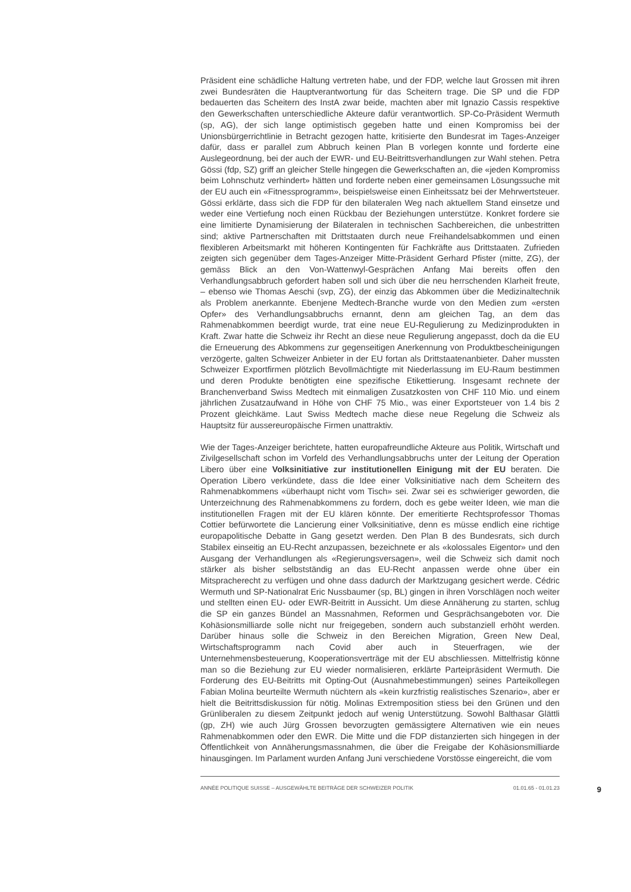Präsident eine schädliche Haltung vertreten habe, und der FDP, welche laut Grossen mit ihren zwei Bundesräten die Hauptverantwortung für das Scheitern trage. Die SP und die FDP bedauerten das Scheitern des InstA zwar beide, machten aber mit Ignazio Cassis respektive den Gewerkschaften unterschiedliche Akteure dafür verantwortlich. SP-Co-Präsident Wermuth (sp, AG), der sich lange optimistisch gegeben hatte und einen Kompromiss bei der Unionsbürgerrichtlinie in Betracht gezogen hatte, kritisierte den Bundesrat im Tages-Anzeiger dafür, dass er parallel zum Abbruch keinen Plan B vorlegen konnte und forderte eine Auslegeordnung, bei der auch der EWR- und EU-Beitrittsverhandlungen zur Wahl stehen. Petra Gössi (fdp, SZ) griff an gleicher Stelle hingegen die Gewerkschaften an, die «jeden Kompromiss beim Lohnschutz verhindert» hätten und forderte neben einer gemeinsamen Lösungssuche mit der EU auch ein «Fitnessprogramm», beispielsweise einen Einheitssatz bei der Mehrwertsteuer. Gössi erklärte, dass sich die FDP für den bilateralen Weg nach aktuellem Stand einsetze und weder eine Vertiefung noch einen Rückbau der Beziehungen unterstütze. Konkret fordere sie eine limitierte Dynamisierung der Bilateralen in technischen Sachbereichen, die unbestritten sind; aktive Partnerschaften mit Drittstaaten durch neue Freihandelsabkommen und einen flexibleren Arbeitsmarkt mit höheren Kontingenten für Fachkräfte aus Drittstaaten. Zufrieden zeigten sich gegenüber dem Tages-Anzeiger Mitte-Präsident Gerhard Pfister (mitte, ZG), der gemäss Blick an den Von-Wattenwyl-Gesprächen Anfang Mai bereits offen den Verhandlungsabbruch gefordert haben soll und sich über die neu herrschenden Klarheit freute, – ebenso wie Thomas Aeschi (svp, ZG), der einzig das Abkommen über die Medizinaltechnik als Problem anerkannte. Ebenjene Medtech-Branche wurde von den Medien zum «ersten Opfer» des Verhandlungsabbruchs ernannt, denn am gleichen Tag, an dem das Rahmenabkommen beerdigt wurde, trat eine neue EU-Regulierung zu Medizinprodukten in Kraft. Zwar hatte die Schweiz ihr Recht an diese neue Regulierung angepasst, doch da die EU die Erneuerung des Abkommens zur gegenseitigen Anerkennung von Produktbescheinigungen verzögerte, galten Schweizer Anbieter in der EU fortan als Drittstaatenanbieter. Daher mussten Schweizer Exportfirmen plötzlich Bevollmächtigte mit Niederlassung im EU-Raum bestimmen und deren Produkte benötigten eine spezifische Etikettierung. Insgesamt rechnete der Branchenverband Swiss Medtech mit einmaligen Zusatzkosten von CHF 110 Mio. und einem jährlichen Zusatzaufwand in Höhe von CHF 75 Mio., was einer Exportsteuer von 1.4 bis 2 Prozent gleichkäme. Laut Swiss Medtech mache diese neue Regelung die Schweiz als Hauptsitz für aussereuropäische Firmen unattraktiv.
Wie der Tages-Anzeiger berichtete, hatten europafreundliche Akteure aus Politik, Wirtschaft und Zivilgesellschaft schon im Vorfeld des Verhandlungsabbruchs unter der Leitung der Operation Libero über eine Volksinitiative zur institutionellen Einigung mit der EU beraten. Die Operation Libero verkündete, dass die Idee einer Volksinitiative nach dem Scheitern des Rahmenabkommens «überhaupt nicht vom Tisch» sei. Zwar sei es schwieriger geworden, die Unterzeichnung des Rahmenabkommens zu fordern, doch es gebe weiter Ideen, wie man die institutionellen Fragen mit der EU klären könnte. Der emeritierte Rechtsprofessor Thomas Cottier befürwortete die Lancierung einer Volksinitiative, denn es müsse endlich eine richtige europapolitische Debatte in Gang gesetzt werden. Den Plan B des Bundesrats, sich durch Stabilex einseitig an EU-Recht anzupassen, bezeichnete er als «kolossales Eigentor» und den Ausgang der Verhandlungen als «Regierungsversagen», weil die Schweiz sich damit noch stärker als bisher selbstständig an das EU-Recht anpassen werde ohne über ein Mitspracherecht zu verfügen und ohne dass dadurch der Marktzugang gesichert werde. Cédric Wermuth und SP-Nationalrat Eric Nussbaumer (sp, BL) gingen in ihren Vorschlägen noch weiter und stellten einen EU- oder EWR-Beitritt in Aussicht. Um diese Annäherung zu starten, schlug die SP ein ganzes Bündel an Massnahmen, Reformen und Gesprächsangeboten vor. Die Kohäsionsmilliarde solle nicht nur freigegeben, sondern auch substanziell erhöht werden. Darüber hinaus solle die Schweiz in den Bereichen Migration, Green New Deal, Wirtschaftsprogramm nach Covid aber auch in Steuerfragen, wie der Unternehmensbesteuerung, Kooperationsverträge mit der EU abschliessen. Mittelfristig könne man so die Beziehung zur EU wieder normalisieren, erklärte Parteipräsident Wermuth. Die Forderung des EU-Beitritts mit Opting-Out (Ausnahmebestimmungen) seines Parteikollegen Fabian Molina beurteilte Wermuth nüchtern als «kein kurzfristig realistisches Szenario», aber er hielt die Beitrittsdiskussion für nötig. Molinas Extremposition stiess bei den Grünen und den Grünliberalen zu diesem Zeitpunkt jedoch auf wenig Unterstützung. Sowohl Balthasar Glättli (gp, ZH) wie auch Jürg Grossen bevorzugten gemässigtere Alternativen wie ein neues Rahmenabkommen oder den EWR. Die Mitte und die FDP distanzierten sich hingegen in der Öffentlichkeit von Annäherungsmassnahmen, die über die Freigabe der Kohäsionsmilliarde hinausgingen. Im Parlament wurden Anfang Juni verschiedene Vorstösse eingereicht, die vom
ANNÉE POLITIQUE SUISSE – AUSGEWÄHLTE BEITRÄGE DER SCHWEIZER POLITIK 01.01.65 - 01.01.23 9